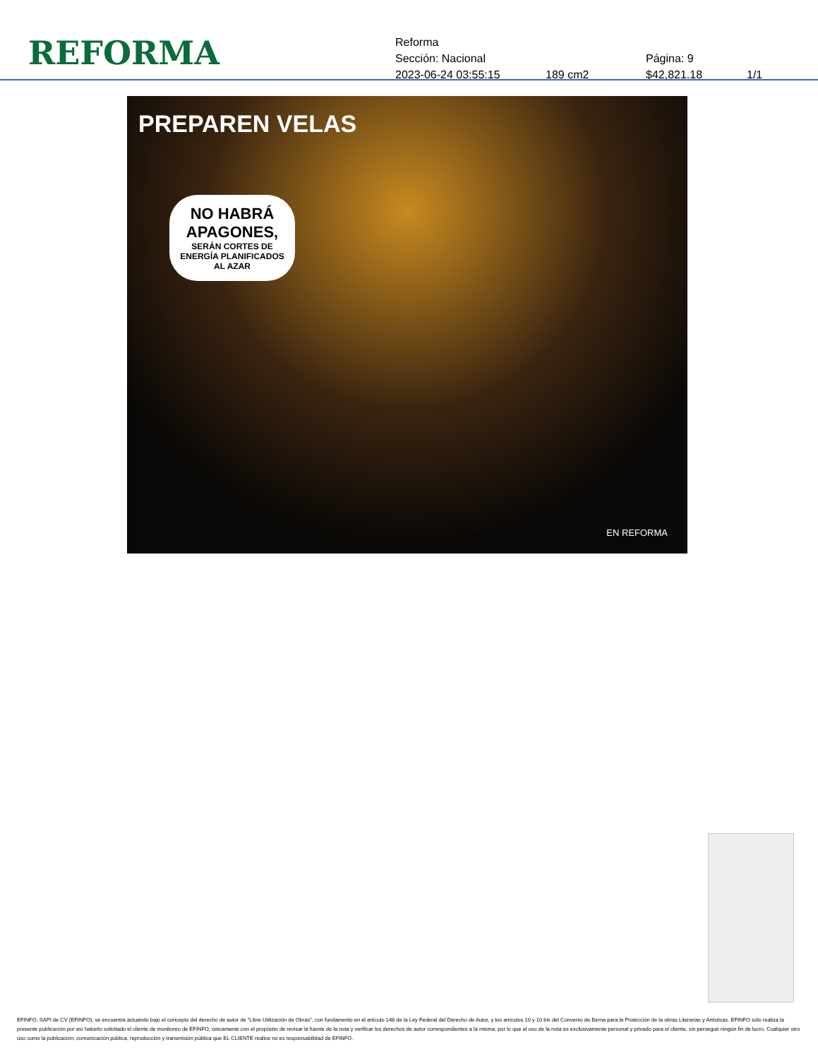REFORMA
Reforma
Sección: Nacional Página: 9
2023-06-24 03:55:15 189 cm2 $42,821.18 1/1
PREPAREN VELAS
NO HABRÁ APAGONES,
SERÁN CORTES DE ENERGÍA PLANIFICADOS AL AZAR
EN REFORMA
EFINFO, SAPI de CV (EFINFO), se encuentra actuando bajo el concepto del derecho de autor de “Libre Utilización de Obras”, con fundamento en el artículo 148 de la Ley Federal del Derecho de Autor, y los artículos 10 y 10 bis del Convenio de Berna para la Protección de la obras Literarias y Artísticas. EFINFO sólo realiza la presente publicación por así haberlo solicitado el cliente de monitoreo de EFINFO, únicamente con el propósito de revisar la fuente de la nota y verificar los derechos de autor correspondientes a la misma; por lo que el uso de la nota es exclusivamente personal y privado para el cliente, sin perseguir ningún fin de lucro. Cualquier otro uso como la publicación, comunicación pública, reproducción y transmisión pública que EL CLIENTE realice no es responsabilidad de EFINFO.